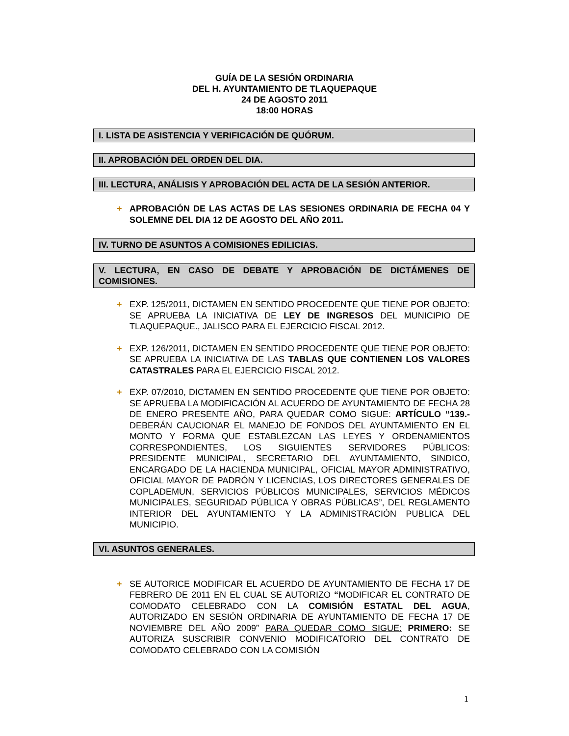GUÍA DE LA SESIÓN ORDINARIA
DEL H. AYUNTAMIENTO DE TLAQUEPAQUE
24 DE AGOSTO 2011
18:00 HORAS
I. LISTA DE ASISTENCIA Y VERIFICACIÓN DE QUÓRUM.
II. APROBACIÓN DEL ORDEN DEL DIA.
III. LECTURA, ANÁLISIS Y APROBACIÓN DEL ACTA DE LA SESIÓN ANTERIOR.
+ APROBACIÓN DE LAS ACTAS DE LAS SESIONES ORDINARIA DE FECHA 04 Y SOLEMNE DEL DIA 12 DE AGOSTO DEL AÑO 2011.
IV. TURNO DE ASUNTOS A COMISIONES EDILICIAS.
V. LECTURA, EN CASO DE DEBATE Y APROBACIÓN DE DICTÁMENES DE COMISIONES.
+ EXP. 125/2011, DICTAMEN EN SENTIDO PROCEDENTE QUE TIENE POR OBJETO: SE APRUEBA LA INICIATIVA DE LEY DE INGRESOS DEL MUNICIPIO DE TLAQUEPAQUE., JALISCO PARA EL EJERCICIO FISCAL 2012.
+ EXP. 126/2011, DICTAMEN EN SENTIDO PROCEDENTE QUE TIENE POR OBJETO: SE APRUEBA LA INICIATIVA DE LAS TABLAS QUE CONTIENEN LOS VALORES CATASTRALES PARA EL EJERCICIO FISCAL 2012.
+ EXP. 07/2010, DICTAMEN EN SENTIDO PROCEDENTE QUE TIENE POR OBJETO: SE APRUEBA LA MODIFICACIÓN AL ACUERDO DE AYUNTAMIENTO DE FECHA 28 DE ENERO PRESENTE AÑO, PARA QUEDAR COMO SIGUE: ARTÍCULO “139.- DEBERÁN CAUCIONAR EL MANEJO DE FONDOS DEL AYUNTAMIENTO EN EL MONTO Y FORMA QUE ESTABLEZCAN LAS LEYES Y ORDENAMIENTOS CORRESPONDIENTES, LOS SIGUIENTES SERVIDORES PÚBLICOS: PRESIDENTE MUNICIPAL, SECRETARIO DEL AYUNTAMIENTO, SINDICO, ENCARGADO DE LA HACIENDA MUNICIPAL, OFICIAL MAYOR ADMINISTRATIVO, OFICIAL MAYOR DE PADRÓN Y LICENCIAS, LOS DIRECTORES GENERALES DE COPLADEMUN, SERVICIOS PÚBLICOS MUNICIPALES, SERVICIOS MÉDICOS MUNICIPALES, SEGURIDAD PÚBLICA Y OBRAS PÚBLICAS”, DEL REGLAMENTO INTERIOR DEL AYUNTAMIENTO Y LA ADMINISTRACIÓN PUBLICA DEL MUNICIPIO.
VI. ASUNTOS GENERALES.
+ SE AUTORICE MODIFICAR EL ACUERDO DE AYUNTAMIENTO DE FECHA 17 DE FEBRERO DE 2011 EN EL CUAL SE AUTORIZO “MODIFICAR EL CONTRATO DE COMODATO CELEBRADO CON LA COMISIÓN ESTATAL DEL AGUA, AUTORIZADO EN SESIÓN ORDINARIA DE AYUNTAMIENTO DE FECHA 17 DE NOVIEMBRE DEL AÑO 2009” PARA QUEDAR COMO SIGUE: PRIMERO: SE AUTORIZA SUSCRIBIR CONVENIO MODIFICATORIO DEL CONTRATO DE COMODATO CELEBRADO CON LA COMISIÓN
1